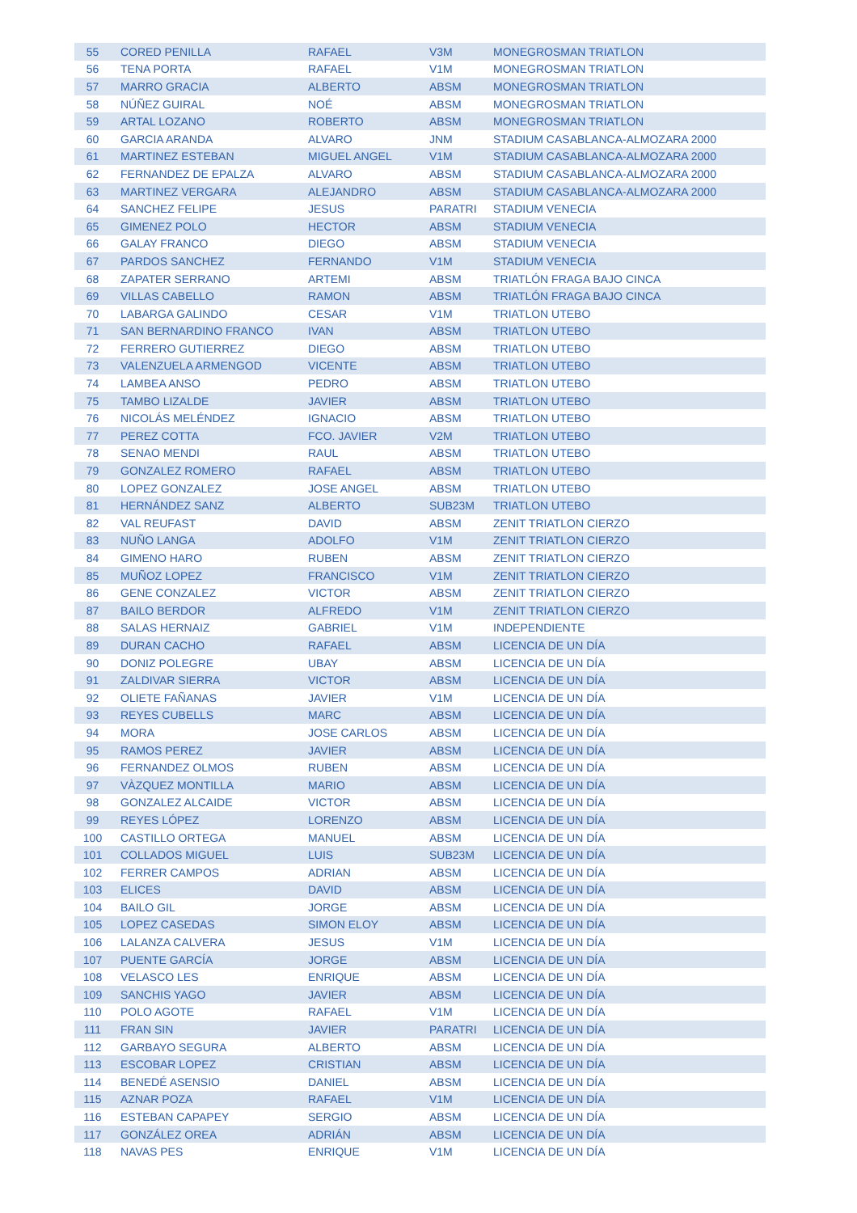| 55 | CORED PENILLA | RAFAEL | V3M | MONEGROSMAN TRIATLON |
| 56 | TENA PORTA | RAFAEL | V1M | MONEGROSMAN TRIATLON |
| 57 | MARRO GRACIA | ALBERTO | ABSM | MONEGROSMAN TRIATLON |
| 58 | NÚÑEZ GUIRAL | NOÉ | ABSM | MONEGROSMAN TRIATLON |
| 59 | ARTAL LOZANO | ROBERTO | ABSM | MONEGROSMAN TRIATLON |
| 60 | GARCIA ARANDA | ALVARO | JNM | STADIUM CASABLANCA-ALMOZARA 2000 |
| 61 | MARTINEZ ESTEBAN | MIGUEL ANGEL | V1M | STADIUM CASABLANCA-ALMOZARA 2000 |
| 62 | FERNANDEZ DE EPALZA | ALVARO | ABSM | STADIUM CASABLANCA-ALMOZARA 2000 |
| 63 | MARTINEZ VERGARA | ALEJANDRO | ABSM | STADIUM CASABLANCA-ALMOZARA 2000 |
| 64 | SANCHEZ FELIPE | JESUS | PARATRI | STADIUM VENECIA |
| 65 | GIMENEZ POLO | HECTOR | ABSM | STADIUM VENECIA |
| 66 | GALAY FRANCO | DIEGO | ABSM | STADIUM VENECIA |
| 67 | PARDOS SANCHEZ | FERNANDO | V1M | STADIUM VENECIA |
| 68 | ZAPATER SERRANO | ARTEMI | ABSM | TRIATLÓN FRAGA BAJO CINCA |
| 69 | VILLAS CABELLO | RAMON | ABSM | TRIATLÓN FRAGA BAJO CINCA |
| 70 | LABARGA GALINDO | CESAR | V1M | TRIATLON UTEBO |
| 71 | SAN BERNARDINO FRANCO | IVAN | ABSM | TRIATLON UTEBO |
| 72 | FERRERO GUTIERREZ | DIEGO | ABSM | TRIATLON UTEBO |
| 73 | VALENZUELA ARMENGOD | VICENTE | ABSM | TRIATLON UTEBO |
| 74 | LAMBEA ANSO | PEDRO | ABSM | TRIATLON UTEBO |
| 75 | TAMBO LIZALDE | JAVIER | ABSM | TRIATLON UTEBO |
| 76 | NICOLÁS MELÉNDEZ | IGNACIO | ABSM | TRIATLON UTEBO |
| 77 | PEREZ COTTA | FCO. JAVIER | V2M | TRIATLON UTEBO |
| 78 | SENAO MENDI | RAUL | ABSM | TRIATLON UTEBO |
| 79 | GONZALEZ ROMERO | RAFAEL | ABSM | TRIATLON UTEBO |
| 80 | LOPEZ GONZALEZ | JOSE ANGEL | ABSM | TRIATLON UTEBO |
| 81 | HERNÁNDEZ SANZ | ALBERTO | SUB23M | TRIATLON UTEBO |
| 82 | VAL REUFAST | DAVID | ABSM | ZENIT TRIATLON CIERZO |
| 83 | NUÑO LANGA | ADOLFO | V1M | ZENIT TRIATLON CIERZO |
| 84 | GIMENO HARO | RUBEN | ABSM | ZENIT TRIATLON CIERZO |
| 85 | MUÑOZ LOPEZ | FRANCISCO | V1M | ZENIT TRIATLON CIERZO |
| 86 | GENE CONZALEZ | VICTOR | ABSM | ZENIT TRIATLON CIERZO |
| 87 | BAILO BERDOR | ALFREDO | V1M | ZENIT TRIATLON CIERZO |
| 88 | SALAS HERNAIZ | GABRIEL | V1M | INDEPENDIENTE |
| 89 | DURAN CACHO | RAFAEL | ABSM | LICENCIA DE UN DÍA |
| 90 | DONIZ POLEGRE | UBAY | ABSM | LICENCIA DE UN DÍA |
| 91 | ZALDIVAR SIERRA | VICTOR | ABSM | LICENCIA DE UN DÍA |
| 92 | OLIETE FAÑANAS | JAVIER | V1M | LICENCIA DE UN DÍA |
| 93 | REYES CUBELLS | MARC | ABSM | LICENCIA DE UN DÍA |
| 94 | MORA | JOSE CARLOS | ABSM | LICENCIA DE UN DÍA |
| 95 | RAMOS PEREZ | JAVIER | ABSM | LICENCIA DE UN DÍA |
| 96 | FERNANDEZ OLMOS | RUBEN | ABSM | LICENCIA DE UN DÍA |
| 97 | VÀZQUEZ MONTILLA | MARIO | ABSM | LICENCIA DE UN DÍA |
| 98 | GONZALEZ ALCAIDE | VICTOR | ABSM | LICENCIA DE UN DÍA |
| 99 | REYES LÓPEZ | LORENZO | ABSM | LICENCIA DE UN DÍA |
| 100 | CASTILLO ORTEGA | MANUEL | ABSM | LICENCIA DE UN DÍA |
| 101 | COLLADOS MIGUEL | LUIS | SUB23M | LICENCIA DE UN DÍA |
| 102 | FERRER CAMPOS | ADRIAN | ABSM | LICENCIA DE UN DÍA |
| 103 | ELICES | DAVID | ABSM | LICENCIA DE UN DÍA |
| 104 | BAILO GIL | JORGE | ABSM | LICENCIA DE UN DÍA |
| 105 | LOPEZ CASEDAS | SIMON ELOY | ABSM | LICENCIA DE UN DÍA |
| 106 | LALANZA CALVERA | JESUS | V1M | LICENCIA DE UN DÍA |
| 107 | PUENTE GARCÍA | JORGE | ABSM | LICENCIA DE UN DÍA |
| 108 | VELASCO LES | ENRIQUE | ABSM | LICENCIA DE UN DÍA |
| 109 | SANCHIS YAGO | JAVIER | ABSM | LICENCIA DE UN DÍA |
| 110 | POLO AGOTE | RAFAEL | V1M | LICENCIA DE UN DÍA |
| 111 | FRAN SIN | JAVIER | PARATRI | LICENCIA DE UN DÍA |
| 112 | GARBAYO SEGURA | ALBERTO | ABSM | LICENCIA DE UN DÍA |
| 113 | ESCOBAR LOPEZ | CRISTIAN | ABSM | LICENCIA DE UN DÍA |
| 114 | BENEDÉ ASENSIO | DANIEL | ABSM | LICENCIA DE UN DÍA |
| 115 | AZNAR POZA | RAFAEL | V1M | LICENCIA DE UN DÍA |
| 116 | ESTEBAN CAPAPEY | SERGIO | ABSM | LICENCIA DE UN DÍA |
| 117 | GONZÁLEZ OREA | ADRIÁN | ABSM | LICENCIA DE UN DÍA |
| 118 | NAVAS PES | ENRIQUE | V1M | LICENCIA DE UN DÍA |